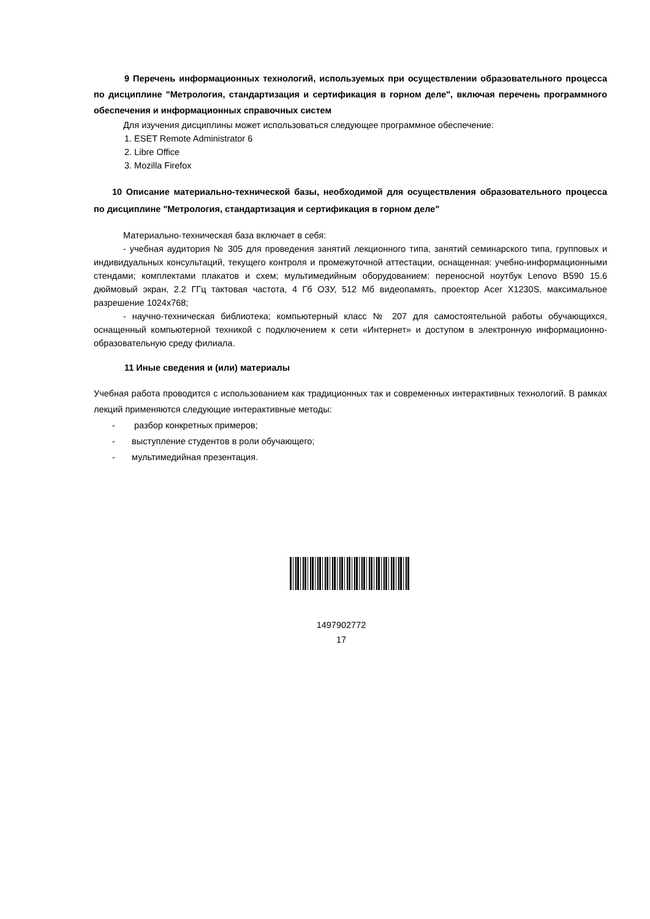9 Перечень информационных технологий, используемых при осуществлении образовательного процесса по дисциплине "Метрология, стандартизация и сертификация в горном деле", включая перечень программного обеспечения и информационных справочных систем
Для изучения дисциплины может использоваться следующее программное обеспечение:
1. ESET Remote Administrator 6
2. Libre Office
3. Mozilla Firefox
10 Описание материально-технической базы, необходимой для осуществления образовательного процесса по дисциплине "Метрология, стандартизация и сертификация в горном деле"
Материально-техническая база включает в себя:
- учебная аудитория № 305 для проведения занятий лекционного типа, занятий семинарского типа, групповых и индивидуальных консультаций, текущего контроля и промежуточной аттестации, оснащенная: учебно-информационными стендами; комплектами плакатов и схем; мультимедийным оборудованием: переносной ноутбук Lenovo B590 15.6 дюймовый экран, 2.2 ГГц тактовая частота, 4 Гб ОЗУ, 512 Мб видеопамять, проектор Acer X1230S, максимальное разрешение 1024x768;
- научно-техническая библиотека; компьютерный класс № 207 для самостоятельной работы обучающихся, оснащенный компьютерной техникой с подключением к сети «Интернет» и доступом в электронную информационно-образовательную среду филиала.
11 Иные сведения и (или) материалы
Учебная работа проводится с использованием как традиционных так и современных интерактивных технологий. В рамках лекций применяются следующие интерактивные методы:
- разбор конкретных примеров;
- выступление студентов в роли обучающего;
- мультимедийная презентация.
1497902772
17